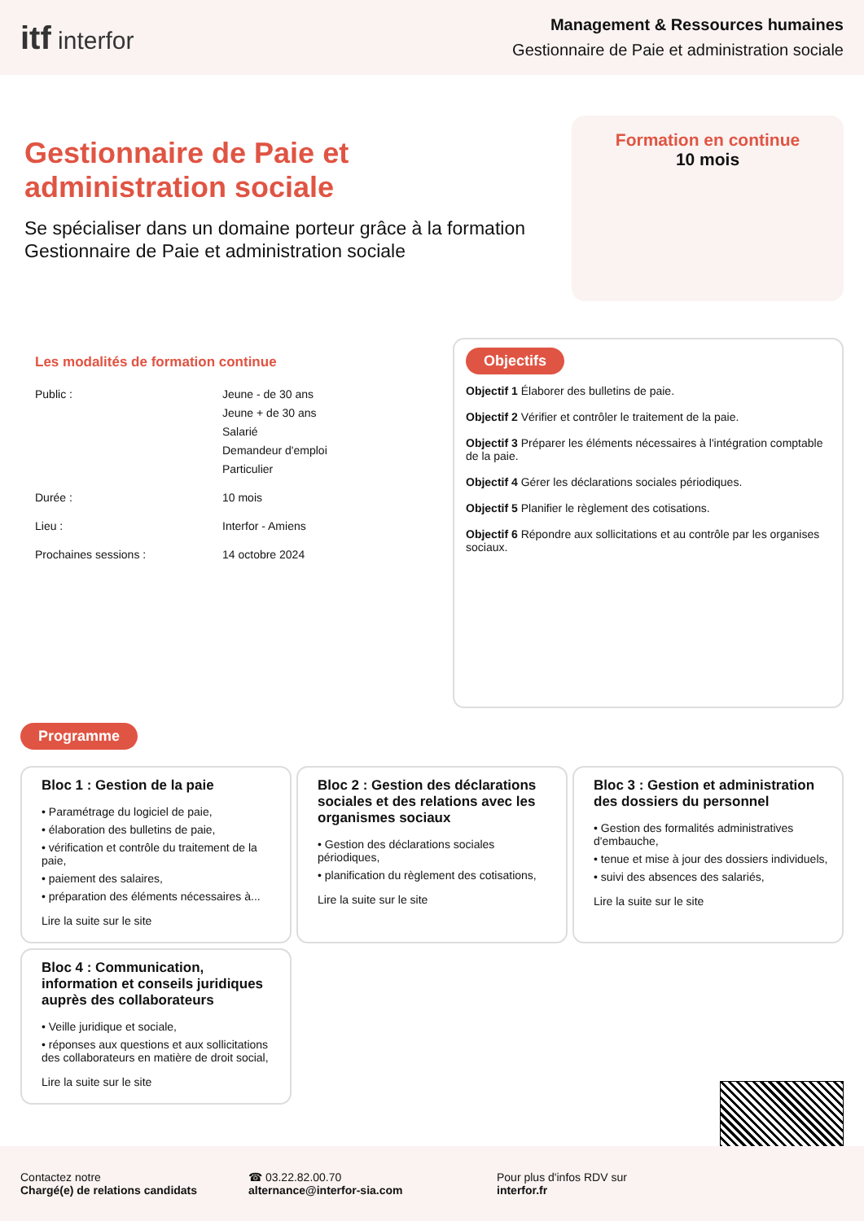itf interfor
Management & Ressources humaines
Gestionnaire de Paie et administration sociale
Gestionnaire de Paie et
administration sociale
Se spécialiser dans un domaine porteur grâce à la formation Gestionnaire de Paie et administration sociale
Formation en continue
10 mois
Les modalités de formation continue
| Public : | Jeune - de 30 ans Jeune + de 30 ans Salarié Demandeur d'emploi Particulier |
| Durée : | 10 mois |
| Lieu : | Interfor - Amiens |
| Prochaines sessions : | 14 octobre 2024 |
Objectifs
Objectif 1 Élaborer des bulletins de paie.
Objectif 2 Vérifier et contrôler le traitement de la paie.
Objectif 3 Préparer les éléments nécessaires à l'intégration comptable de la paie.
Objectif 4 Gérer les déclarations sociales périodiques.
Objectif 5 Planifier le règlement des cotisations.
Objectif 6 Répondre aux sollicitations et au contrôle par les organises sociaux.
Programme
Bloc 1 : Gestion de la paie
• Paramétrage du logiciel de paie,
• élaboration des bulletins de paie,
• vérification et contrôle du traitement de la paie,
• paiement des salaires,
• préparation des éléments nécessaires à...
Lire la suite sur le site
Bloc 2 : Gestion des déclarations sociales et des relations avec les organismes sociaux
• Gestion des déclarations sociales périodiques,
• planification du règlement des cotisations,
Lire la suite sur le site
Bloc 3 : Gestion et administration des dossiers du personnel
• Gestion des formalités administratives d'embauche,
• tenue et mise à jour des dossiers individuels,
• suivi des absences des salariés,
Lire la suite sur le site
Bloc 4 : Communication, information et conseils juridiques auprès des collaborateurs
• Veille juridique et sociale,
• réponses aux questions et aux sollicitations des collaborateurs en matière de droit social,
Lire la suite sur le site
Contactez notre
Chargé(e) de relations candidats
☎ 03.22.82.00.70
alternance@interfor-sia.com
Pour plus d'infos RDV sur
interfor.fr